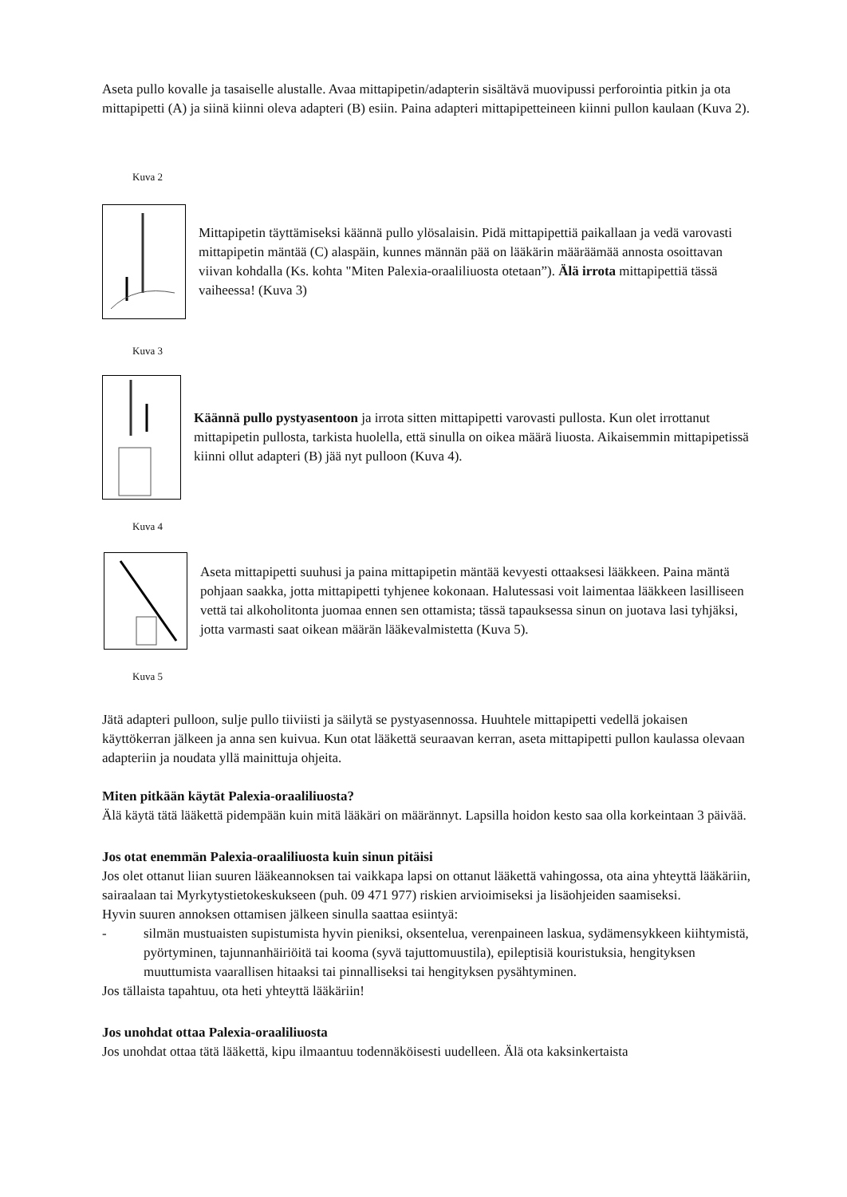Aseta pullo kovalle ja tasaiselle alustalle. Avaa mittapipetin/adapterin sisältävä muovipussi perforointia pitkin ja ota mittapipetti (A) ja siinä kiinni oleva adapteri (B) esiin. Paina adapteri mittapipetteineen kiinni pullon kaulaan (Kuva 2).
Kuva 2
Mittapipetin täyttämiseksi käännä pullo ylösalaisin. Pidä mittapipettiä paikallaan ja vedä varovasti mittapipetin mäntää (C) alaspäin, kunnes männän pää on lääkärin määräämää annosta osoittavan viivan kohdalla (Ks. kohta "Miten Palexia-oraaliliuosta otetaan”). Älä irrota mittapipettiä tässä vaiheessa! (Kuva 3)
Kuva 3
Käännä pullo pystyasentoon ja irrota sitten mittapipetti varovasti pullosta. Kun olet irrottanut mittapipetin pullosta, tarkista huolella, että sinulla on oikea määrä liuosta. Aikaisemmin mittapipetissä kiinni ollut adapteri (B) jää nyt pulloon (Kuva 4).
Kuva 4
Aseta mittapipetti suuhusi ja paina mittapipetin mäntää kevyesti ottaaksesi lääkkeen. Paina mäntä pohjaan saakka, jotta mittapipetti tyhjenee kokonaan. Halutessasi voit laimentaa lääkkeen lasilliseen vettä tai alkoholitonta juomaa ennen sen ottamista; tässä tapauksessa sinun on juotava lasi tyhjäksi, jotta varmasti saat oikean määrän lääkevalmistetta (Kuva 5).
Kuva 5
Jätä adapteri pulloon, sulje pullo tiiviisti ja säilytä se pystyasennossa. Huuhtele mittapipetti vedellä jokaisen käyttökerran jälkeen ja anna sen kuivua. Kun otat lääkettä seuraavan kerran, aseta mittapipetti pullon kaulassa olevaan adapteriin ja noudata yllä mainittuja ohjeita.
Miten pitkään käytät Palexia-oraaliliuosta?
Älä käytä tätä lääkettä pidempään kuin mitä lääkäri on määrännyt. Lapsilla hoidon kesto saa olla korkeintaan 3 päivää.
Jos otat enemmän Palexia-oraaliliuosta kuin sinun pitäisi
Jos olet ottanut liian suuren lääkeannoksen tai vaikkapa lapsi on ottanut lääkettä vahingossa, ota aina yhteyttä lääkäriin, sairaalaan tai Myrkytystietokeskukseen (puh. 09 471 977) riskien arvioimiseksi ja lisäohjeiden saamiseksi.
Hyvin suuren annoksen ottamisen jälkeen sinulla saattaa esiintyä:
- silmän mustuaisten supistumista hyvin pieniksi, oksentelua, verenpaineen laskua, sydämensykkeen kiihtymistä, pyörtyminen, tajunnanhäiriöitä tai kooma (syvä tajuttomuustila), epileptisiä kouristuksia, hengityksen muuttumista vaarallisen hitaaksi tai pinnalliseksi tai hengityksen pysähtyminen.
Jos tällaista tapahtuu, ota heti yhteyttä lääkäriin!
Jos unohdat ottaa Palexia-oraaliliuosta
Jos unohdat ottaa tätä lääkettä, kipu ilmaantuu todennäköisesti uudelleen. Älä ota kaksinkertaista